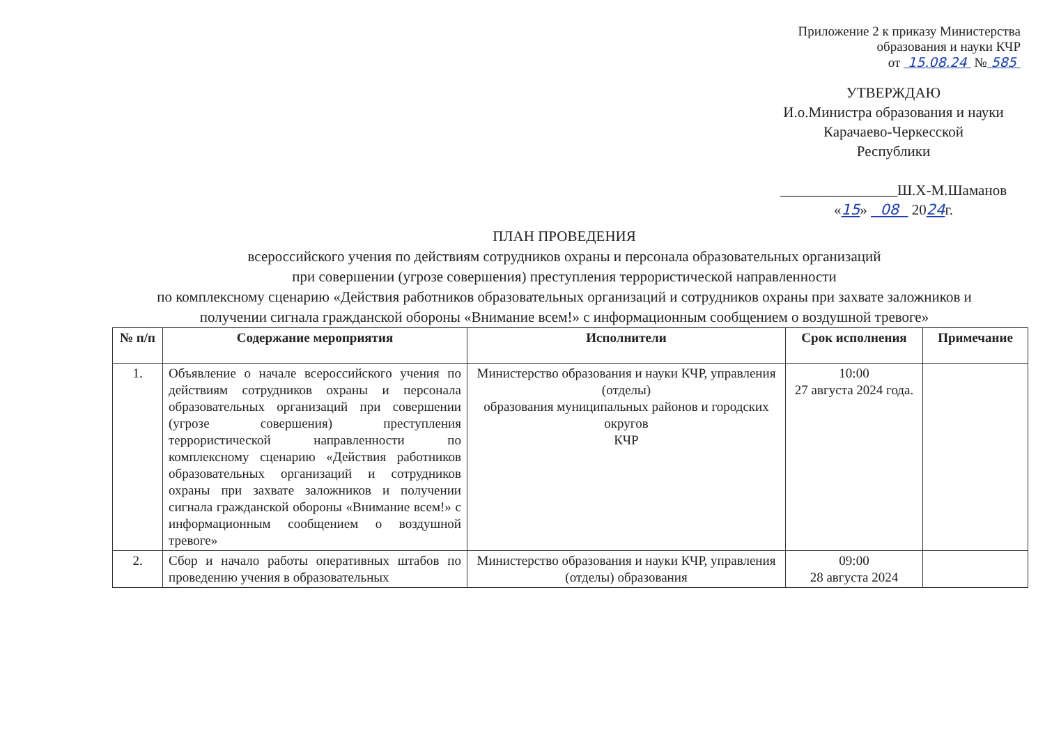Приложение 2 к приказу Министерства образования и науки КЧР
от 15.08.24 № 585
УТВЕРЖДАЮ
И.о.Министра образования и науки
Карачаево-Черкесской
Республики
________________Ш.Х-М.Шаманов
«15» 08 2024г.
ПЛАН ПРОВЕДЕНИЯ
всероссийского учения по действиям сотрудников охраны и персонала образовательных организаций
при совершении (угрозе совершения) преступления террористической направленности
по комплексному сценарию «Действия работников образовательных организаций и сотрудников охраны при захвате заложников и получении сигнала гражданской обороны «Внимание всем!» с информационным сообщением о воздушной тревоге»
| № п/п | Содержание мероприятия | Исполнители | Срок исполнения | Примечание |
| --- | --- | --- | --- | --- |
| 1. | Объявление о начале всероссийского учения по действиям сотрудников охраны и персонала образовательных организаций при совершении (угрозе совершения) преступления террористической направленности по комплексному сценарию «Действия работников образовательных организаций и сотрудников охраны при захвате заложников и получении сигнала гражданской обороны «Внимание всем!» с информационным сообщением о воздушной тревоге» | Министерство образования и науки КЧР, управления (отделы) образования муниципальных районов и городских округов КЧР | 10:00 27 августа 2024 года. | |
| 2. | Сбор и начало работы оперативных штабов по проведению учения в образовательных | Министерство образования и науки КЧР, управления (отделы) образования | 09:00 28 августа 2024 | |